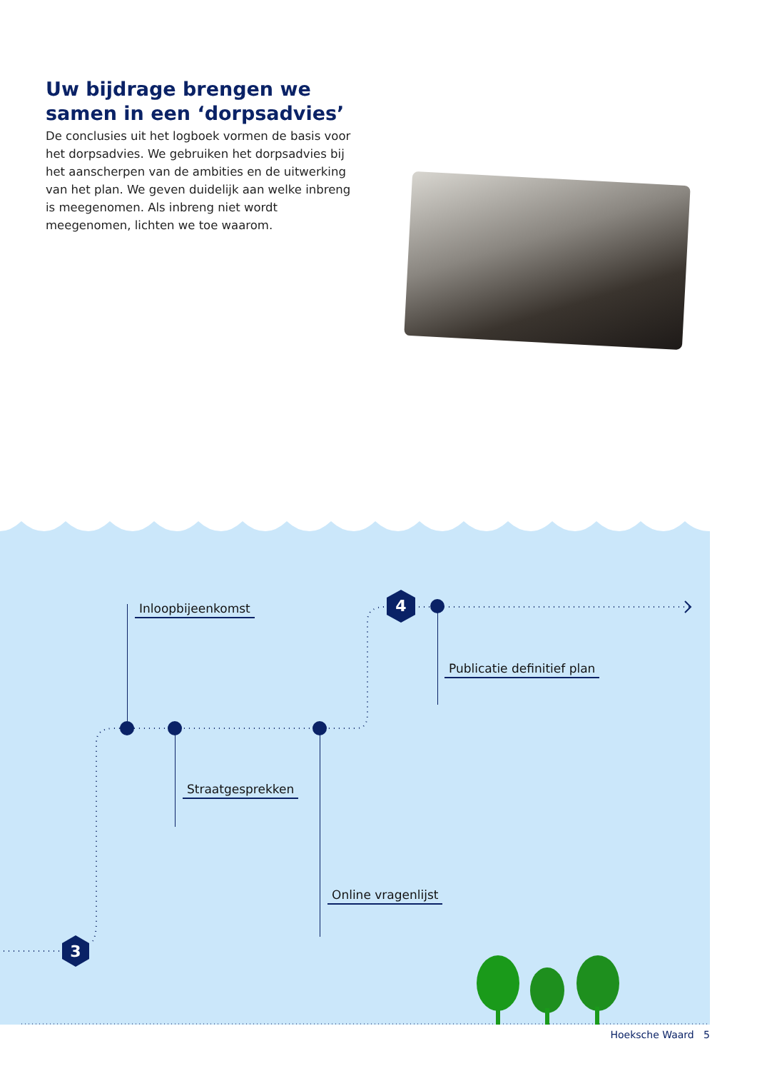Uw bijdrage brengen we samen in een ‘dorpsadvies’
De conclusies uit het logboek vormen de basis voor het dorpsadvies. We gebruiken het dorpsadvies bij het aanscherpen van de ambities en de uitwerking van het plan. We geven duidelijk aan welke inbreng is meegenomen. Als inbreng niet wordt meegenomen, lichten we toe waarom.
4
3
Inloopbijeenkomst
Publicatie definitief plan
Straatgesprekken
Online vragenlijst
Hoeksche Waard 5